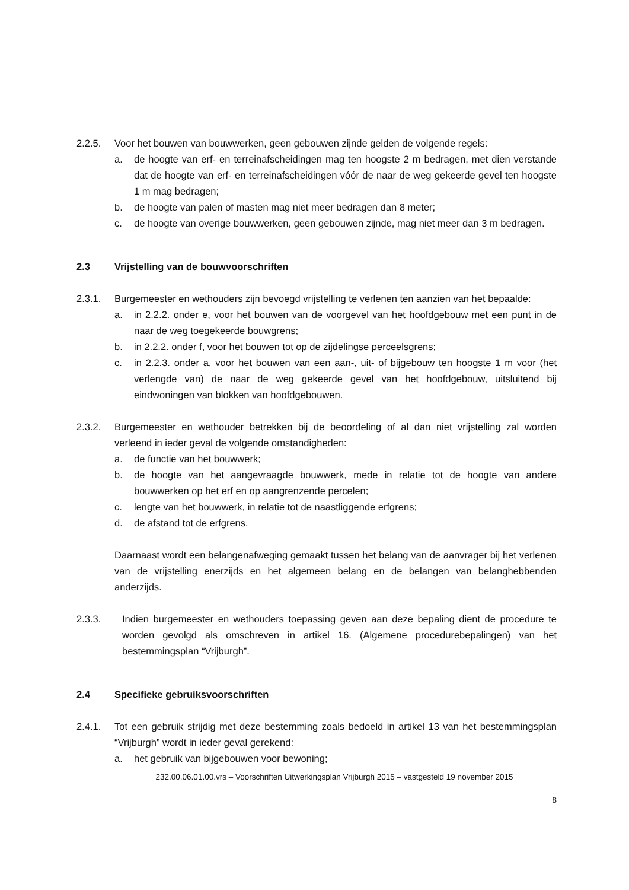2.2.5. Voor het bouwen van bouwwerken, geen gebouwen zijnde gelden de volgende regels:
a. de hoogte van erf- en terreinafscheidingen mag ten hoogste 2 m bedragen, met dien verstande dat de hoogte van erf- en terreinafscheidingen vóór de naar de weg gekeerde gevel ten hoogste 1 m mag bedragen;
b. de hoogte van palen of masten mag niet meer bedragen dan 8 meter;
c. de hoogte van overige bouwwerken, geen gebouwen zijnde, mag niet meer dan 3 m bedragen.
2.3 Vrijstelling van de bouwvoorschriften
2.3.1. Burgemeester en wethouders zijn bevoegd vrijstelling te verlenen ten aanzien van het bepaalde:
a. in 2.2.2. onder e, voor het bouwen van de voorgevel van het hoofdgebouw met een punt in de naar de weg toegekeerde bouwgrens;
b. in 2.2.2. onder f, voor het bouwen tot op de zijdelingse perceelsgrens;
c. in 2.2.3. onder a, voor het bouwen van een aan-, uit- of bijgebouw ten hoogste 1 m voor (het verlengde van) de naar de weg gekeerde gevel van het hoofdgebouw, uitsluitend bij eindwoningen van blokken van hoofdgebouwen.
2.3.2. Burgemeester en wethouder betrekken bij de beoordeling of al dan niet vrijstelling zal worden verleend in ieder geval de volgende omstandigheden:
a. de functie van het bouwwerk;
b. de hoogte van het aangevraagde bouwwerk, mede in relatie tot de hoogte van andere bouwwerken op het erf en op aangrenzende percelen;
c. lengte van het bouwwerk, in relatie tot de naastliggende erfgrens;
d. de afstand tot de erfgrens.
Daarnaast wordt een belangenafweging gemaakt tussen het belang van de aanvrager bij het verlenen van de vrijstelling enerzijds en het algemeen belang en de belangen van belanghebbenden anderzijds.
2.3.3. Indien burgemeester en wethouders toepassing geven aan deze bepaling dient de procedure te worden gevolgd als omschreven in artikel 16. (Algemene procedurebepalingen) van het bestemmingsplan “Vrijburgh”.
2.4 Specifieke gebruiksvoorschriften
2.4.1. Tot een gebruik strijdig met deze bestemming zoals bedoeld in artikel 13 van het bestemmingsplan “Vrijburgh” wordt in ieder geval gerekend:
a. het gebruik van bijgebouwen voor bewoning;
232.00.06.01.00.vrs – Voorschriften Uitwerkingsplan Vrijburgh 2015 – vastgesteld 19 november 2015
8